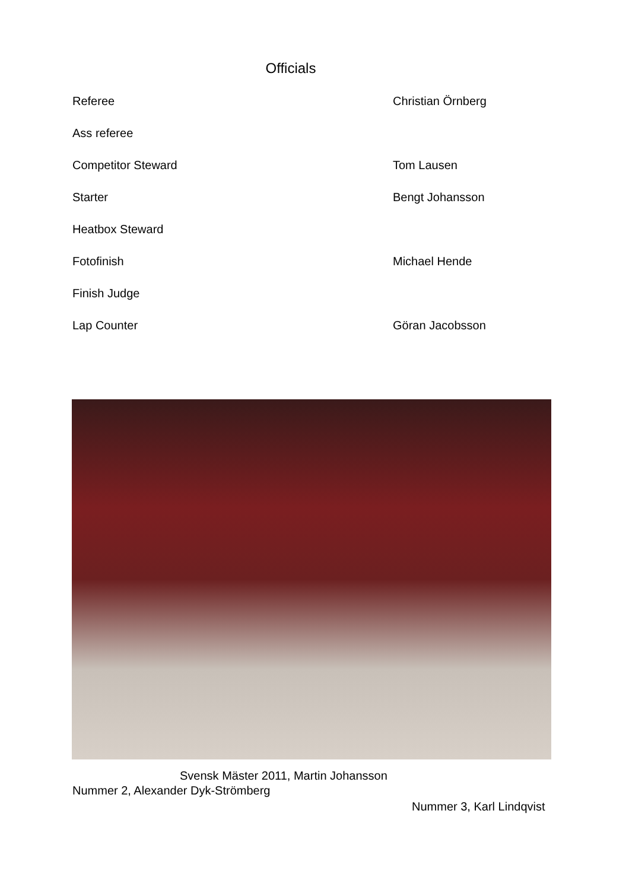Officials
| Referee | Christian Örnberg |
| Ass referee | |
| Competitor Steward | Tom Lausen |
| Starter | Bengt Johansson |
| Heatbox Steward | |
| Fotofinish | Michael Hende |
| Finish Judge | |
| Lap Counter | Göran Jacobsson |
Svensk Mäster 2011, Martin Johansson
Nummer 2, Alexander Dyk-Strömberg
Nummer 3, Karl Lindqvist